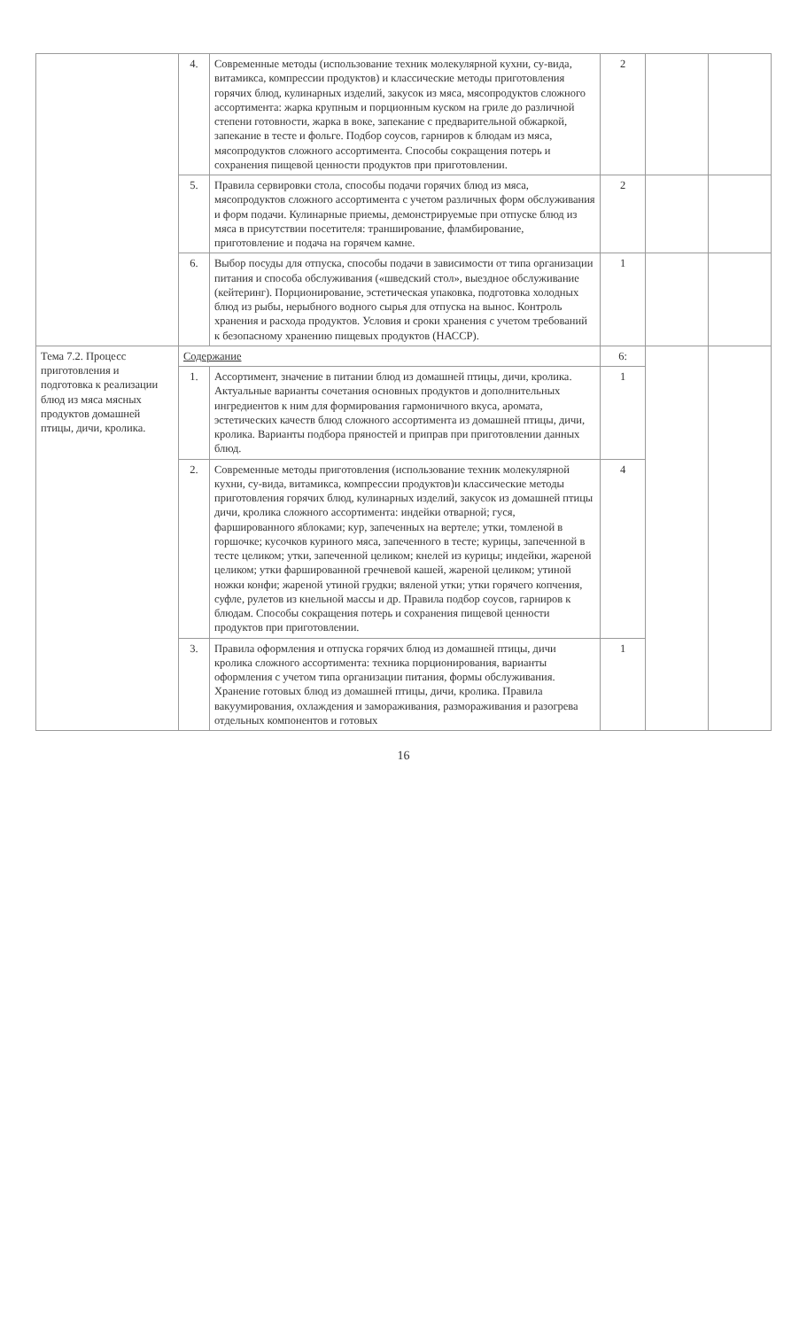| | 4. | Современные методы (использование техник молекулярной кухни, су-вида, витамикса, компрессии продуктов) и классические методы приготовления горячих блюд, кулинарных изделий, закусок из мяса, мясопродуктов сложного ассортимента: жарка крупным и порционным куском на гриле до различной степени готовности, жарка в воке, запекание с предварительной обжаркой, запекание в тесте и фольге. Подбор соусов, гарниров к блюдам из мяса, мясопродуктов сложного ассортимента. Способы сокращения потерь и сохранения пищевой ценности продуктов при приготовлении. | 2 | | |
| | 5. | Правила сервировки стола, способы подачи горячих блюд из мяса, мясопродуктов сложного ассортимента с учетом различных форм обслуживания и форм подачи. Кулинарные приемы, демонстрируемые при отпуске блюд из мяса в присутствии посетителя: транширование, фламбирование, приготовление и подача на горячем камне. | 2 | | |
| | 6. | Выбор посуды для отпуска, способы подачи в зависимости от типа организации питания и способа обслуживания («шведский стол», выездное обслуживание (кейтеринг). Порционирование, эстетическая упаковка, подготовка холодных блюд из рыбы, нерыбного водного сырья для отпуска на вынос. Контроль хранения и расхода продуктов. Условия и сроки хранения с учетом требований к безопасному хранению пищевых продуктов (НАССР). | 1 | | |
| Тема 7.2. Процесс приготовления и подготовка к реализации блюд из мяса мясных продуктов домашней птицы, дичи, кролика. | Содержание | | 6: | | |
| | 1. | Ассортимент, значение в питании блюд из домашней птицы, дичи, кролика. Актуальные варианты сочетания основных продуктов и дополнительных ингредиентов к ним для формирования гармоничного вкуса, аромата, эстетических качеств блюд сложного ассортимента из домашней птицы, дичи, кролика. Варианты подбора пряностей и приправ при приготовлении данных блюд. | 1 | | |
| | 2. | Современные методы приготовления (использование техник молекулярной кухни, су-вида, витамикса, компрессии продуктов)и классические методы приготовления горячих блюд, кулинарных изделий, закусок из домашней птицы дичи, кролика сложного ассортимента: индейки отварной; гуся, фаршированного яблоками; кур, запеченных на вертеле; утки, томленой в горшочке; кусочков куриного мяса, запеченного в тесте; курицы, запеченной в тесте целиком; утки, запеченной целиком; кнелей из курицы; индейки, жареной целиком; утки фаршированной гречневой кашей, жареной целиком; утиной ножки конфи; жареной утиной грудки; вяленой утки; утки горячего копчения, суфле, рулетов из кнельной массы и др. Правила подбор соусов, гарниров к блюдам. Способы сокращения потерь и сохранения пищевой ценности продуктов при приготовлении. | 4 | | |
| | 3. | Правила оформления и отпуска горячих блюд из домашней птицы, дичи кролика сложного ассортимента: техника порционирования, варианты оформления с учетом типа организации питания, формы обслуживания. Хранение готовых блюд из домашней птицы, дичи, кролика. Правила вакуумирования, охлаждения и замораживания, размораживания и разогрева отдельных компонентов и готовых | 1 | | |
16